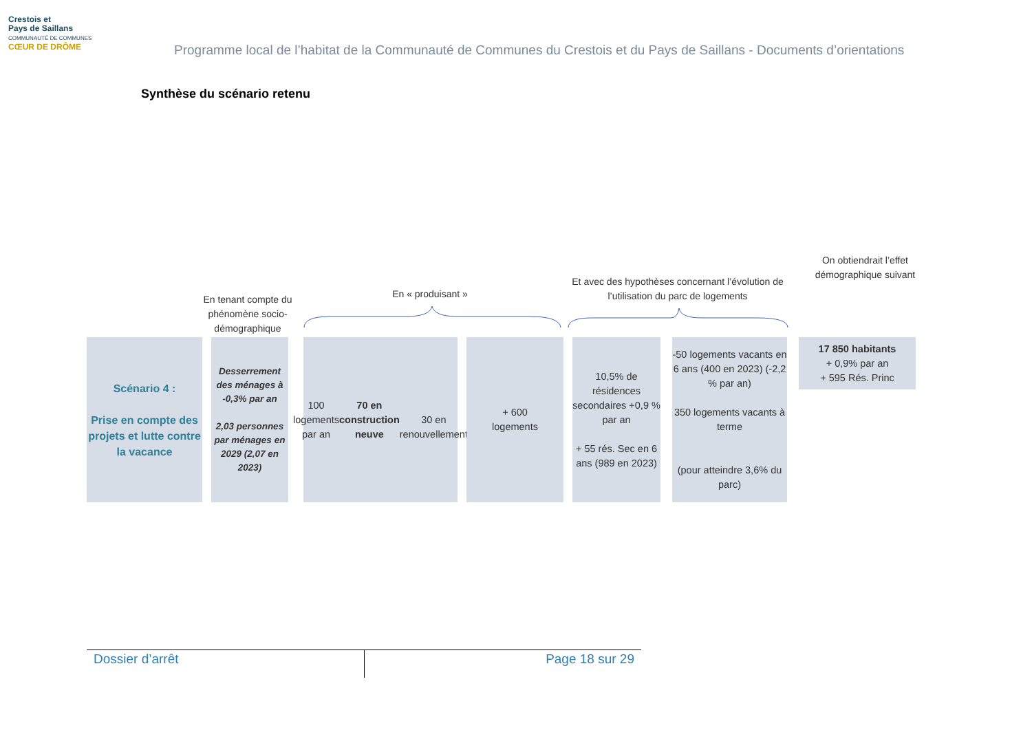Crestois et
Pays de Saillans
COMMUNAUTÉ DE COMMUNES
CŒUR DE DRÔME
Programme local de l’habitat de la Communauté de Communes du Crestois et du Pays de Saillans - Documents d’orientations
Synthèse du scénario retenu
En tenant compte du phénomène socio-démographique
En « produisant »
Et avec des hypothèses concernant l’évolution de l’utilisation du parc de logements
On obtiendrait l’effet démographique suivant
Scénario 4 :
Prise en compte des projets et lutte contre la vacance
Desserrement des ménages à -0,3% par an
2,03 personnes par ménages en 2029 (2,07 en 2023)
100 logements par an
70 en construction neuve
30 en renouvellement
+ 600
logements
10,5% de résidences secondaires +0,9 % par an
+ 55 rés. Sec en 6 ans (989 en 2023)
-50 logements vacants en 6 ans (400 en 2023) (-2,2 % par an)
350 logements vacants à terme
(pour atteindre 3,6% du parc)
17 850 habitants
+ 0,9% par an
+ 595 Rés. Princ
Dossier d’arrêt
Page 18 sur 29